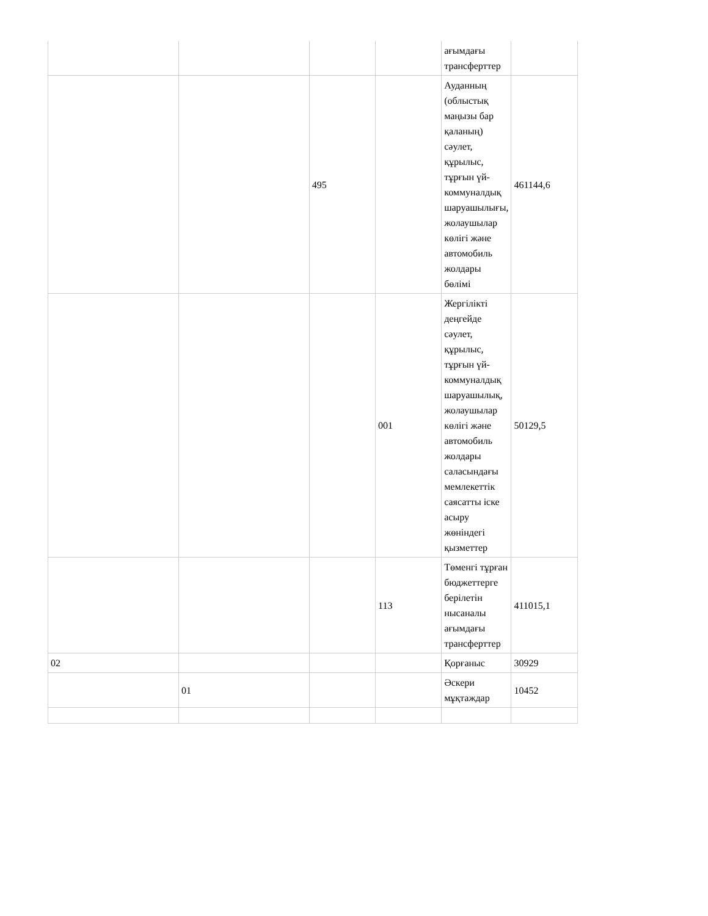| | | | | ағымдағы трансферттер | |
| | | 495 | | Ауданның (облыстық маңызы бар қаланың) сәулет, құрылыс, тұрғын үй-коммуналдық шаруашылығы, жолаушылар көлігі және автомобиль жолдары бөлімі | 461144,6 |
| | | | 001 | Жергілікті деңгейде сәулет, құрылыс, тұрғын үй-коммуналдық шаруашылық, жолаушылар көлігі және автомобиль жолдары саласындағы мемлекеттік саясатты іске асыру жөніндегі қызметтер | 50129,5 |
| | | | 113 | Төменгі тұрған бюджеттерге берілетін нысаналы ағымдағы трансферттер | 411015,1 |
| 02 | | | | Қорғаныс | 30929 |
| | 01 | | | Әскери мұқтаждар | 10452 |